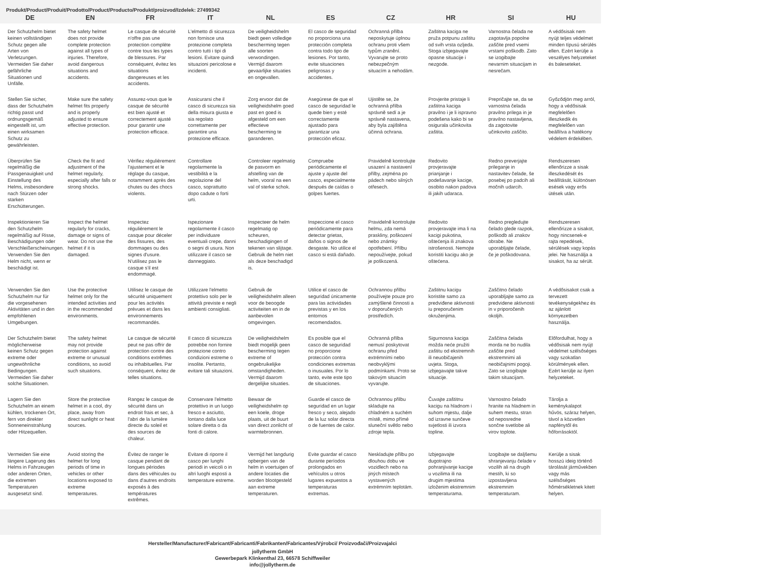Produkt/Product/Produit/Prodotto/Product/Producto/Produkt/proizvod/Izdelek: 27499342
| DE | EN | FR | IT | NL | ES | CZ | HR | SI | HU |
| --- | --- | --- | --- | --- | --- | --- | --- | --- | --- |
| Der Schutzhelm bietet keinen vollständigen Schutz gegen alle Arten von Verletzungen. Vermeiden Sie daher gefährliche Situationen und Unfälle. | The safety helmet does not provide complete protection against all types of injuries. Therefore, avoid dangerous situations and accidents. | Le casque de sécurité n'offre pas une protection complète contre tous les types de blessures. Par conséquent, évitez les situations dangereuses et les accidents. | L'elmetto di sicurezza non fornisce una protezione completa contro tutti i tipi di lesioni. Evitare quindi situazioni pericolose e incidenti. | De veiligheidshelm biedt geen volledige bescherming tegen alle soorten verwondingen. Vermijd daarom gevaarlijke situaties en ongevallen. | El casco de seguridad no proporciona una protección completa contra todo tipo de lesiones. Por tanto, evite situaciones peligrosas y accidentes. | Ochranná přilba neposkytuje úplnou ochranu proti všem typům zranění. Vyvarujte se proto nebezpečným situacím a nehodám. | Zaštitna kaciga ne pruža potpunu zaštitu od svih vrsta ozljeda. Stoga izbjegavajte opasne situacije i nezgode. | Varnostna čelada ne zagotavlja popolne zaščite pred vsemi vrstami poškodb. Zato se izogibajte nevarnim situacijam in nesrečam. | A védősisak nem nyújt teljes védelmet minden típusú sérülés ellen. Ezért kerülje a veszélyes helyzeteket és baleseteket. |
| Stellen Sie sicher, dass der Schutzhelm richtig passt und ordnungsgemäß eingestellt ist, um einen wirksamen Schutz zu gewährleisten. | Make sure the safety helmet fits properly and is properly adjusted to ensure effective protection. | Assurez-vous que le casque de sécurité est bien ajusté et correctement ajusté pour garantir une protection efficace. | Assicurarsi che il casco di sicurezza sia della misura giusta e sia regolato correttamente per garantire una protezione efficace. | Zorg ervoor dat de veiligheidshelm goed past en goed is afgesteld om een effectieve bescherming te garanderen. | Asegúrese de que el casco de seguridad le quede bien y esté correctamente ajustado para garantizar una protección eficaz. | Ujistěte se, že ochranná přilba správně sedí a je správně nastavena, aby byla zajištěna účinná ochrana. | Provjerite pristaje li zaštitna kaciga pravilno i je li ispravno podešena kako bi se osigurala učinkovita zaštita. | Prepričajte se, da se varnostna čelada pravilno prilega in je pravilno nastavljena, da zagotovite učinkovito zaščito. | Győződjön meg arról, hogy a védősisak megfelelően illeszkedik és megfelelően van beállítva a hatékony védelem érdekében. |
| Überprüfen Sie regelmäßig die Passgenauigkeit und Einstellung des Helms, insbesondere nach Stürzen oder starken Erschütterungen. | Check the fit and adjustment of the helmet regularly, especially after falls or strong shocks. | Vérifiez régulièrement l'ajustement et le réglage du casque, notamment après des chutes ou des chocs violents. | Controllare regolarmente la vestibilità e la regolazione del casco, soprattutto dopo cadute o forti urti. | Controleer regelmatig de pasvorm en afstelling van de helm, vooral na een val of sterke schok. | Compruebe periódicamente el ajuste y ajuste del casco, especialmente después de caídas o golpes fuertes. | Pravidelně kontrolujte usazení a nastavení přilby, zejména po pádech nebo silných otřesech. | Redovito provjeravajte prianjanje i podešavanje kacige, osobito nakon padova ili jakih udaraca. | Redno preverjajte prileganje in nastavitev čelade, še posebej po padcih ali močnih udarcih. | Rendszeresen ellenőrizze a sisak illeszkedését és beállítását, különösen esések vagy erős ütések után. |
| Inspektionieren Sie den Schutzhelm regelmäßig auf Risse, Beschädigungen oder Verschleißerscheinungen. Verwenden Sie den Helm nicht, wenn er beschädigt ist. | Inspect the helmet regularly for cracks, damage or signs of wear. Do not use the helmet if it is damaged. | Inspectez régulièrement le casque pour déceler des fissures, des dommages ou des signes d'usure. N'utilisez pas le casque s'il est endommagé. | Ispezionare regolarmente il casco per individuare eventuali crepe, danni o segni di usura. Non utilizzare il casco se danneggiato. | Inspecteer de helm regelmatig op scheuren, beschadigingen of tekenen van slijtage. Gebruik de helm niet als deze beschadigd is. | Inspeccione el casco periódicamente para detectar grietas, daños o signos de desgaste. No utilice el casco si está dañado. | Pravidelně kontrolujte helmu, zda nemá praskliny, poškození nebo známky opotřebení. Přilbu nepoužívejte, pokud je poškozená. | Redovito provjeravajte ima li na kacigi pukotina, oštećenja ili znakova istrošenosti. Nemojte koristiti kacigu ako je oštećena. | Redno pregledujte čelado glede razpok, poškodb ali znakov obrabe. Ne uporabljajte čelade, če je poškodovana. | Rendszeresen ellenőrizze a sisakot, hogy nincsenek-e rajta repedések, sérülések vagy kopás jelei. Ne használja a sisakot, ha az sérült. |
| Verwenden Sie den Schutzhelm nur für die vorgesehenen Aktivitäten und in den empfohlenen Umgebungen. | Use the protective helmet only for the intended activities and in the recommended environments. | Utilisez le casque de sécurité uniquement pour les activités prévues et dans les environnements recommandés. | Utilizzare l'elmetto protettivo solo per le attività previste e negli ambienti consigliati. | Gebruik de veiligheidshelm alleen voor de beoogde activiteiten en in de aanbevolen omgevingen. | Utilice el casco de seguridad únicamente para las actividades previstas y en los entornos recomendados. | Ochrannou přilbu používejte pouze pro zamýšlené činnosti a v doporučených prostředích. | Zaštitnu kacigu koristite samo za predviđene aktivnosti iu preporučenim okruženjima. | Zaščitno čelado uporabljajte samo za predvidene aktivnosti in v priporočenih okoljih. | A védősisakot csak a tervezett tevékenységekhez és az ajánlott környezetben használja. |
| Der Schutzhelm bietet möglicherweise keinen Schutz gegen extreme oder ungewöhnliche Bedingungen. Vermeiden Sie daher solche Situationen. | The safety helmet may not provide protection against extreme or unusual conditions, so avoid such situations. | Le casque de sécurité peut ne pas offrir de protection contre des conditions extrêmes ou inhabituelles. Par conséquent, évitez de telles situations. | Il casco di sicurezza potrebbe non fornire protezione contro condizioni estreme o insolite. Pertanto, evitare tali situazioni. | De veiligheidshelm biedt mogelijk geen bescherming tegen extreme of ongebruikelijke omstandigheden. Vermijd daarom dergelijke situaties. | Es posible que el casco de seguridad no proporcione protección contra condiciones extremas o inusuales. Por lo tanto, evite este tipo de situaciones. | Ochranná přilba nemusí poskytovat ochranu před extrémními nebo neobvyklými podmínkami. Proto se takovým situacím vyvarujte. | Sigurnosna kaciga možda neće pružiti zaštitu od ekstremnih ili neuobičajenih uvjeta. Stoga, izbjegavajte takve situacije. | Zaščitna čelada morda ne bo nudila zaščite pred ekstremnimi ali neobičajnimi pogoji. Zato se izogibajte takim situacijam. | Előfordulhat, hogy a védősisak nem nyújt védelmet szélsőséges vagy szokatlan körülmények ellen. Ezért kerülje az ilyen helyzeteket. |
| Lagern Sie den Schutzhelm an einem kühlen, trockenen Ort, fern von direkter Sonneneinstrahlung oder Hitzequellen. | Store the protective helmet in a cool, dry place, away from direct sunlight or heat sources. | Rangez le casque de sécurité dans un endroit frais et sec, à l'abri de la lumière directe du soleil et des sources de chaleur. | Conservare l'elmetto protettivo in un luogo fresco e asciutto, lontano dalla luce solare diretta o da fonti di calore. | Bewaar de veiligheidshelm op een koele, droge plaats, uit de buurt van direct zonlicht of warmtebronnen. | Guarde el casco de seguridad en un lugar fresco y seco, alejado de la luz solar directa o de fuentes de calor. | Ochrannou přilbu skladujte na chladném a suchém místě, mimo přímé sluneční světlo nebo zdroje tepla. | Čuvajte zaštitnu kacigu na hladnom i suhom mjestu, dalje od izravne sunčeve svjetlosti ili izvora topline. | Varnostno čelado hranite na hladnem in suhem mestu, stran od neposredne sončne svetlobe ali virov toplote. | Tárolja a keménykalapot hűvös, száraz helyen, távol a közvetlen napfénytől és hőforrásoktól. |
| Vermeiden Sie eine längere Lagerung des Helms in Fahrzeugen oder anderen Orten, die extremen Temperaturen ausgesetzt sind. | Avoid storing the helmet for long periods of time in vehicles or other locations exposed to extreme temperatures. | Évitez de ranger le casque pendant de longues périodes dans des véhicules ou dans d'autres endroits exposés à des températures extrêmes. | Evitare di riporre il casco per lunghi periodi in veicoli o in altri luoghi esposti a temperature estreme. | Vermijd het langdurig opbergen van de helm in voertuigen of andere locaties die worden blootgesteld aan extreme temperaturen. | Evite guardar el casco durante períodos prolongados en vehículos u otros lugares expuestos a temperaturas extremas. | Neskladujte přilbu po dlouhou dobu ve vozidlech nebo na jiných místech vystavených extrémním teplotám. | Izbjegavajte dugotrajno pohranjivanje kacige u vozilima ili na drugim mjestima izloženim ekstremnim temperaturama. | Izogibajte se daljšemu shranjevanju čelade v vozilih ali na drugih mestih, ki so izpostavljena ekstremnim temperaturam. | Kerülje a sisak hosszú ideig történő tárolását járművekben vagy más szélsőséges hőmérsékletnek kitett helyen. |
Hersteller/Manufacturer/Fabricant/Fabricanti/Fabrikanten/Fabricantes/Výrobci/ Proizvođači/Proizvajalci
jollytherm GmbH
Gewerbepark Klinkenthal 23, 66578 Schiffweiler
info@jollytherm.de